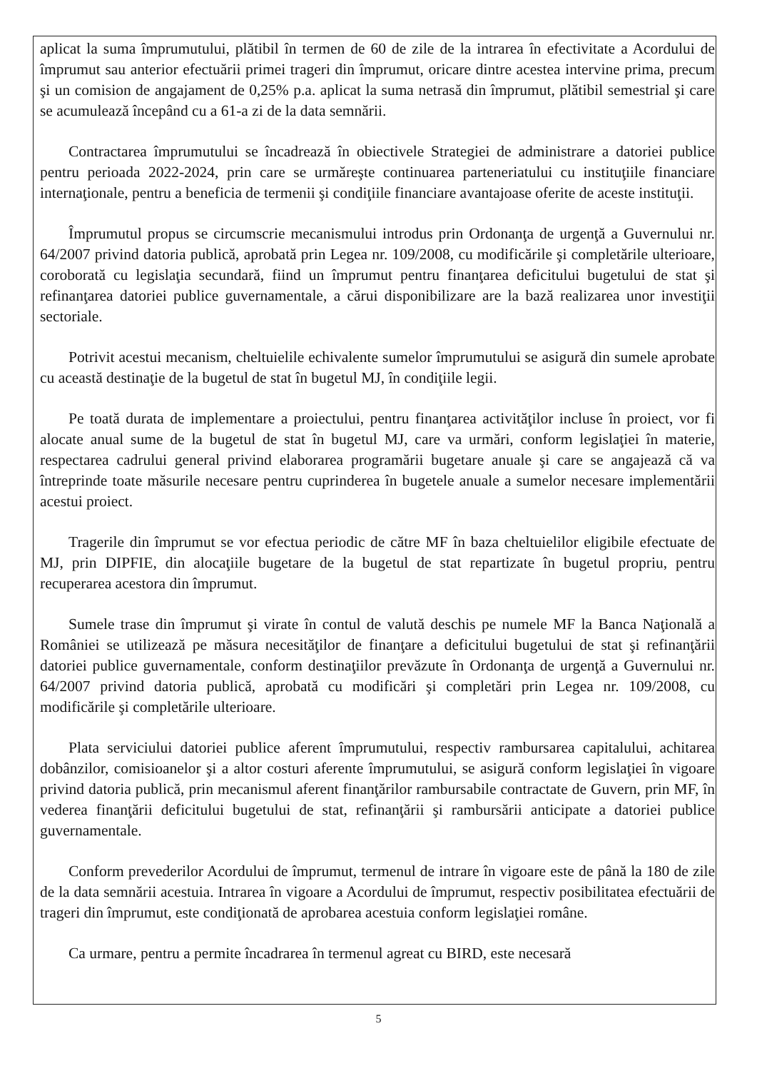aplicat la suma împrumutului, plătibil în termen de 60 de zile de la intrarea în efectivitate a Acordului de împrumut sau anterior efectuării primei trageri din împrumut, oricare dintre acestea intervine prima, precum şi un comision de angajament de 0,25% p.a. aplicat la suma netrasă din împrumut, plătibil semestrial şi care se acumulează începând cu a 61-a zi de la data semnării.
Contractarea împrumutului se încadrează în obiectivele Strategiei de administrare a datoriei publice pentru perioada 2022-2024, prin care se urmăreşte continuarea parteneriatului cu instituţiile financiare internaţionale, pentru a beneficia de termenii şi condiţiile financiare avantajoase oferite de aceste instituţii.
Împrumutul propus se circumscrie mecanismului introdus prin Ordonanţa de urgenţă a Guvernului nr. 64/2007 privind datoria publică, aprobată prin Legea nr. 109/2008, cu modificările şi completările ulterioare, coroborată cu legislaţia secundară, fiind un împrumut pentru finanţarea deficitului bugetului de stat şi refinanţarea datoriei publice guvernamentale, a cărui disponibilizare are la bază realizarea unor investiţii sectoriale.
Potrivit acestui mecanism, cheltuielile echivalente sumelor împrumutului se asigură din sumele aprobate cu această destinaţie de la bugetul de stat în bugetul MJ, în condiţiile legii.
Pe toată durata de implementare a proiectului, pentru finanţarea activităţilor incluse în proiect, vor fi alocate anual sume de la bugetul de stat în bugetul MJ, care va urmări, conform legislaţiei în materie, respectarea cadrului general privind elaborarea programării bugetare anuale şi care se angajează că va întreprinde toate măsurile necesare pentru cuprinderea în bugetele anuale a sumelor necesare implementării acestui proiect.
Tragerile din împrumut se vor efectua periodic de către MF în baza cheltuielilor eligibile efectuate de MJ, prin DIPFIE, din alocaţiile bugetare de la bugetul de stat repartizate în bugetul propriu, pentru recuperarea acestora din împrumut.
Sumele trase din împrumut şi virate în contul de valută deschis pe numele MF la Banca Naţională a României se utilizează pe măsura necesităţilor de finanţare a deficitului bugetului de stat şi refinanţării datoriei publice guvernamentale, conform destinaţiilor prevăzute în Ordonanţa de urgenţă a Guvernului nr. 64/2007 privind datoria publică, aprobată cu modificări şi completări prin Legea nr. 109/2008, cu modificările şi completările ulterioare.
Plata serviciului datoriei publice aferent împrumutului, respectiv rambursarea capitalului, achitarea dobânzilor, comisioanelor şi a altor costuri aferente împrumutului, se asigură conform legislaţiei în vigoare privind datoria publică, prin mecanismul aferent finanţărilor rambursabile contractate de Guvern, prin MF, în vederea finanţării deficitului bugetului de stat, refinanţării şi rambursării anticipate a datoriei publice guvernamentale.
Conform prevederilor Acordului de împrumut, termenul de intrare în vigoare este de până la 180 de zile de la data semnării acestuia. Intrarea în vigoare a Acordului de împrumut, respectiv posibilitatea efectuării de trageri din împrumut, este condiţionată de aprobarea acestuia conform legislaţiei române.
Ca urmare, pentru a permite încadrarea în termenul agreat cu BIRD, este necesară
5